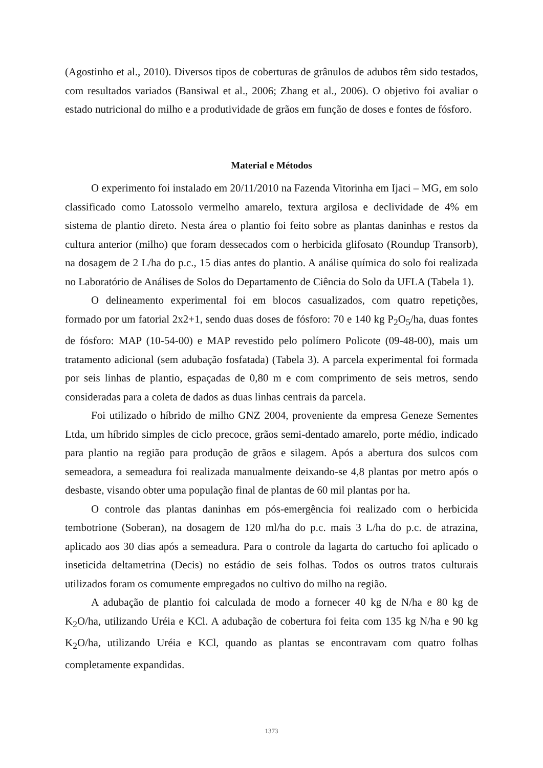(Agostinho et al., 2010). Diversos tipos de coberturas de grânulos de adubos têm sido testados, com resultados variados (Bansiwal et al., 2006; Zhang et al., 2006). O objetivo foi avaliar o estado nutricional do milho e a produtividade de grãos em função de doses e fontes de fósforo.
Material e Métodos
O experimento foi instalado em 20/11/2010 na Fazenda Vitorinha em Ijaci – MG, em solo classificado como Latossolo vermelho amarelo, textura argilosa e declividade de 4% em sistema de plantio direto. Nesta área o plantio foi feito sobre as plantas daninhas e restos da cultura anterior (milho) que foram dessecados com o herbicida glifosato (Roundup Transorb), na dosagem de 2 L/ha do p.c., 15 dias antes do plantio. A análise química do solo foi realizada no Laboratório de Análises de Solos do Departamento de Ciência do Solo da UFLA (Tabela 1).
O delineamento experimental foi em blocos casualizados, com quatro repetições, formado por um fatorial 2x2+1, sendo duas doses de fósforo: 70 e 140 kg P<sub>2</sub>O<sub>5</sub>/ha, duas fontes de fósforo: MAP (10-54-00) e MAP revestido pelo polímero Policote (09-48-00), mais um tratamento adicional (sem adubação fosfatada) (Tabela 3). A parcela experimental foi formada por seis linhas de plantio, espaçadas de 0,80 m e com comprimento de seis metros, sendo consideradas para a coleta de dados as duas linhas centrais da parcela.
Foi utilizado o híbrido de milho GNZ 2004, proveniente da empresa Geneze Sementes Ltda, um híbrido simples de ciclo precoce, grãos semi-dentado amarelo, porte médio, indicado para plantio na região para produção de grãos e silagem. Após a abertura dos sulcos com semeadora, a semeadura foi realizada manualmente deixando-se 4,8 plantas por metro após o desbaste, visando obter uma população final de plantas de 60 mil plantas por ha.
O controle das plantas daninhas em pós-emergência foi realizado com o herbicida tembotrione (Soberan), na dosagem de 120 ml/ha do p.c. mais 3 L/ha do p.c. de atrazina, aplicado aos 30 dias após a semeadura. Para o controle da lagarta do cartucho foi aplicado o inseticida deltametrina (Decis) no estádio de seis folhas. Todos os outros tratos culturais utilizados foram os comumente empregados no cultivo do milho na região.
A adubação de plantio foi calculada de modo a fornecer 40 kg de N/ha e 80 kg de K<sub>2</sub>O/ha, utilizando Uréia e KCl. A adubação de cobertura foi feita com 135 kg N/ha e 90 kg K<sub>2</sub>O/ha, utilizando Uréia e KCl, quando as plantas se encontravam com quatro folhas completamente expandidas.
1373